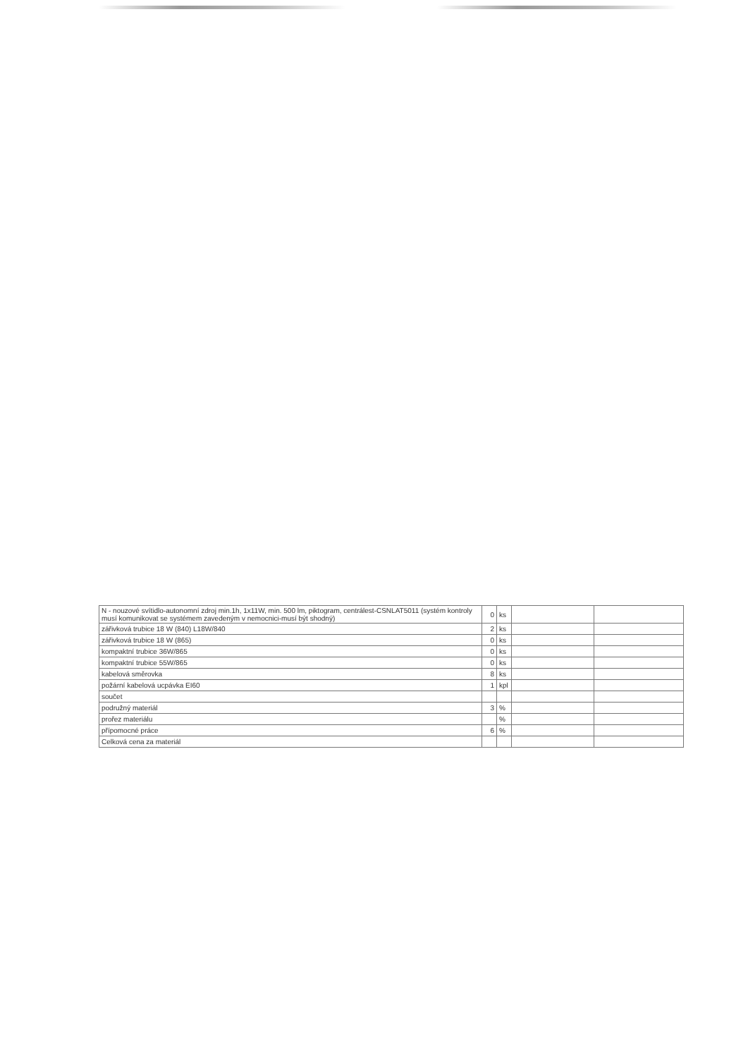| N - nouzové svítidlo-autonomní zdroj min.1h, 1x11W, min. 500 lm, piktogram, centrálest-CSNLAT5011 (systém kontroly musí komunikovat se systémem zavedeným v nemocnici-musí být shodný) | 0 | ks | | |
| zářivková trubice 18 W (840) L18W/840 | 2 | ks | | |
| zářivková trubice 18 W (865) | 0 | ks | | |
| kompaktní trubice 36W/865 | 0 | ks | | |
| kompaktní trubice 55W/865 | 0 | ks | | |
| kabelová směrovka | 8 | ks | | |
| požární kabelová ucpávka EI60 | 1 | kpl | | |
| součet | | | | |
| podružný materiál | 3 | % | | |
| prořez materiálu | | % | | |
| přípomocné práce | 6 | % | | |
| Celková cena za materiál | | | | |